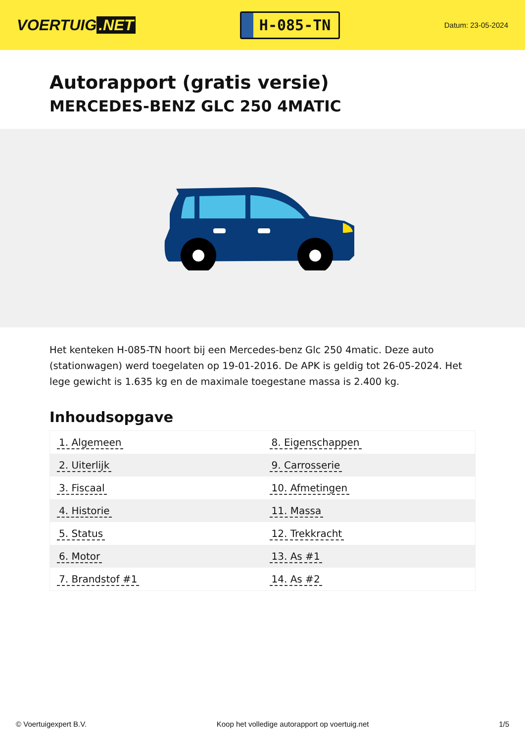VOERTUIG.NET
H-085-TN
Datum: 23-05-2024
Autorapport (gratis versie)
MERCEDES-BENZ GLC 250 4MATIC
Het kenteken H-085-TN hoort bij een Mercedes-benz Glc 250 4matic. Deze auto (stationwagen) werd toegelaten op 19-01-2016. De APK is geldig tot 26-05-2024. Het lege gewicht is 1.635 kg en de maximale toegestane massa is 2.400 kg.
Inhoudsopgave
| 1. Algemeen | 8. Eigenschappen |
| 2. Uiterlijk | 9. Carrosserie |
| 3. Fiscaal | 10. Afmetingen |
| 4. Historie | 11. Massa |
| 5. Status | 12. Trekkracht |
| 6. Motor | 13. As #1 |
| 7. Brandstof #1 | 14. As #2 |
© Voertuigexpert B.V. Koop het volledige autorapport op voertuig.net 1/5